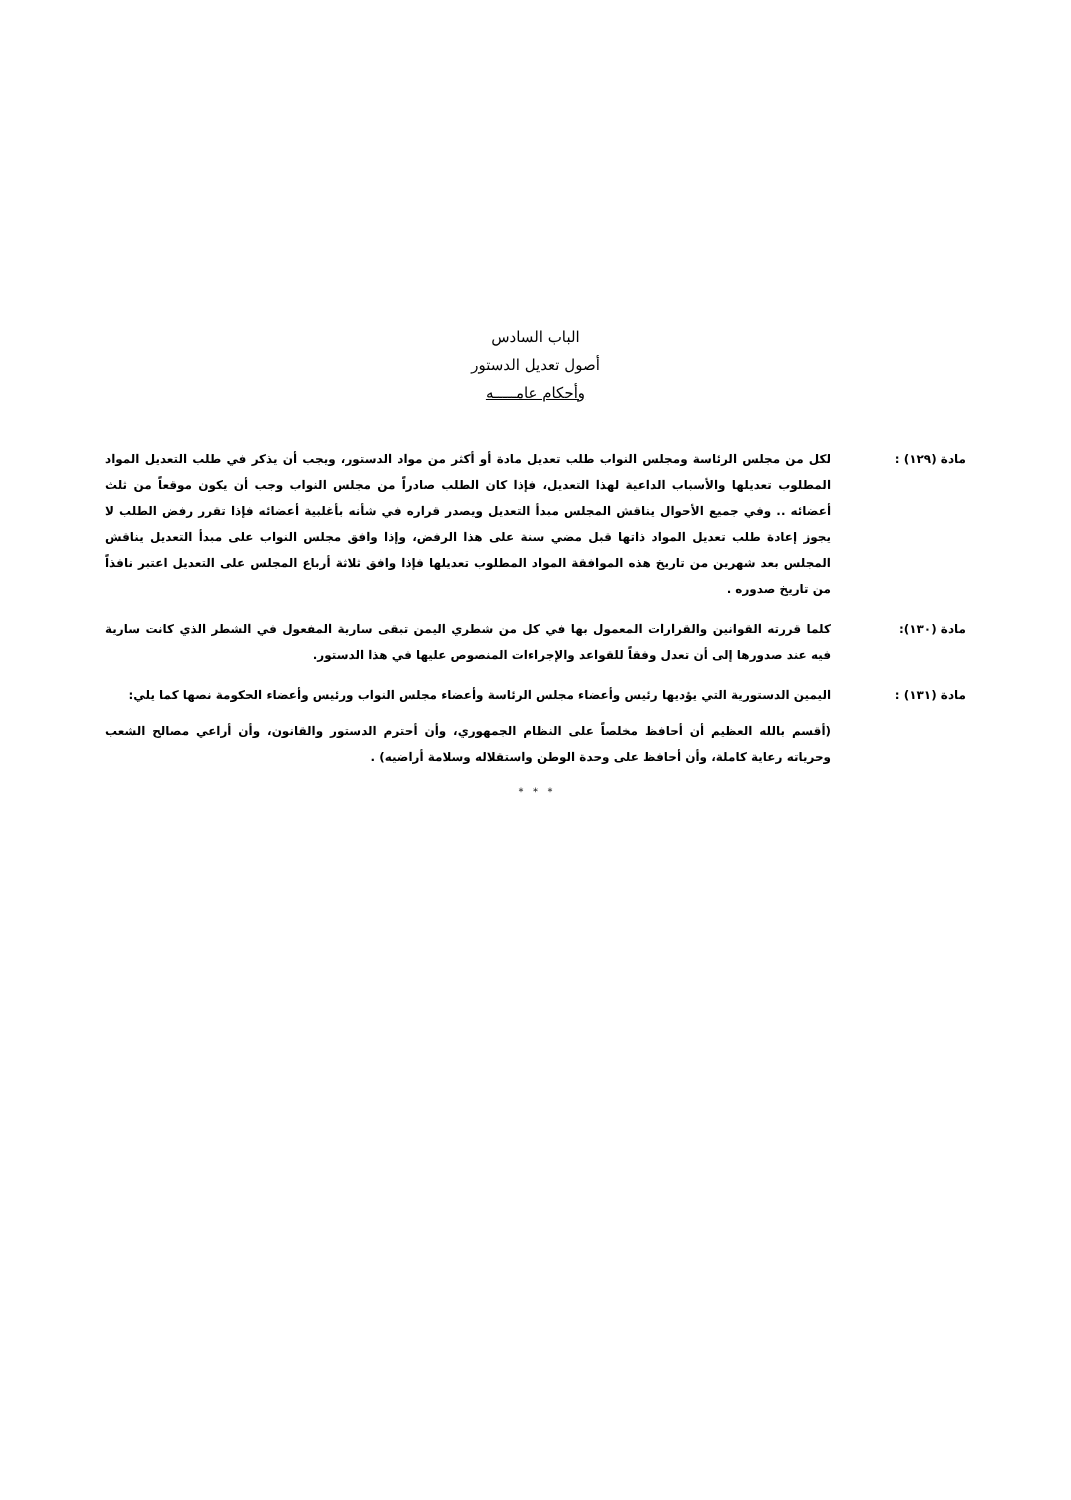الباب السادس
أصول تعديل الدستور
وأحكام عامـــــه
مادة (١٢٩) : لكل من مجلس الرئاسة ومجلس النواب طلب تعديل مادة أو أكثر من مواد الدستور، ويجب أن يذكر في طلب التعديل المواد المطلوب تعديلها والأسباب الداعية لهذا التعديل، فإذا كان الطلب صادراً من مجلس النواب وجب أن يكون موقعاً من ثلث أعضائه .. وفي جميع الأحوال يناقش المجلس مبدأ التعديل ويصدر قراره في شأنه بأغلبية أعضائه فإذا تقرر رفض الطلب لا يجوز إعادة طلب تعديل المواد ذاتها قبل مضي سنة على هذا الرفض، وإذا وافق مجلس النواب على مبدأ التعديل يناقش المجلس بعد شهرين من تاريخ هذه الموافقة المواد المطلوب تعديلها فإذا وافق ثلاثة أرباع المجلس على التعديل اعتبر نافذاً من تاريخ صدوره .
مادة (١٣٠): كلما قررته القوانين والقرارات المعمول بها في كل من شطري اليمن تبقى سارية المفعول في الشطر الذي كانت سارية فيه عند صدورها إلى أن تعدل وفقاً للقواعد والإجراءات المنصوص عليها في هذا الدستور.
مادة (١٣١) : اليمين الدستورية التي يؤديها رئيس وأعضاء مجلس الرئاسة وأعضاء مجلس النواب ورئيس وأعضاء الحكومة نصها كما يلي:
(أقسم بالله العظيم أن أحافظ مخلصاً على النظام الجمهوري، وأن أحترم الدستور والقانون، وأن أراعي مصالح الشعب وحرياته رعاية كاملة، وأن أحافظ على وحدة الوطن واستقلاله وسلامة أراضيه) .
* * *